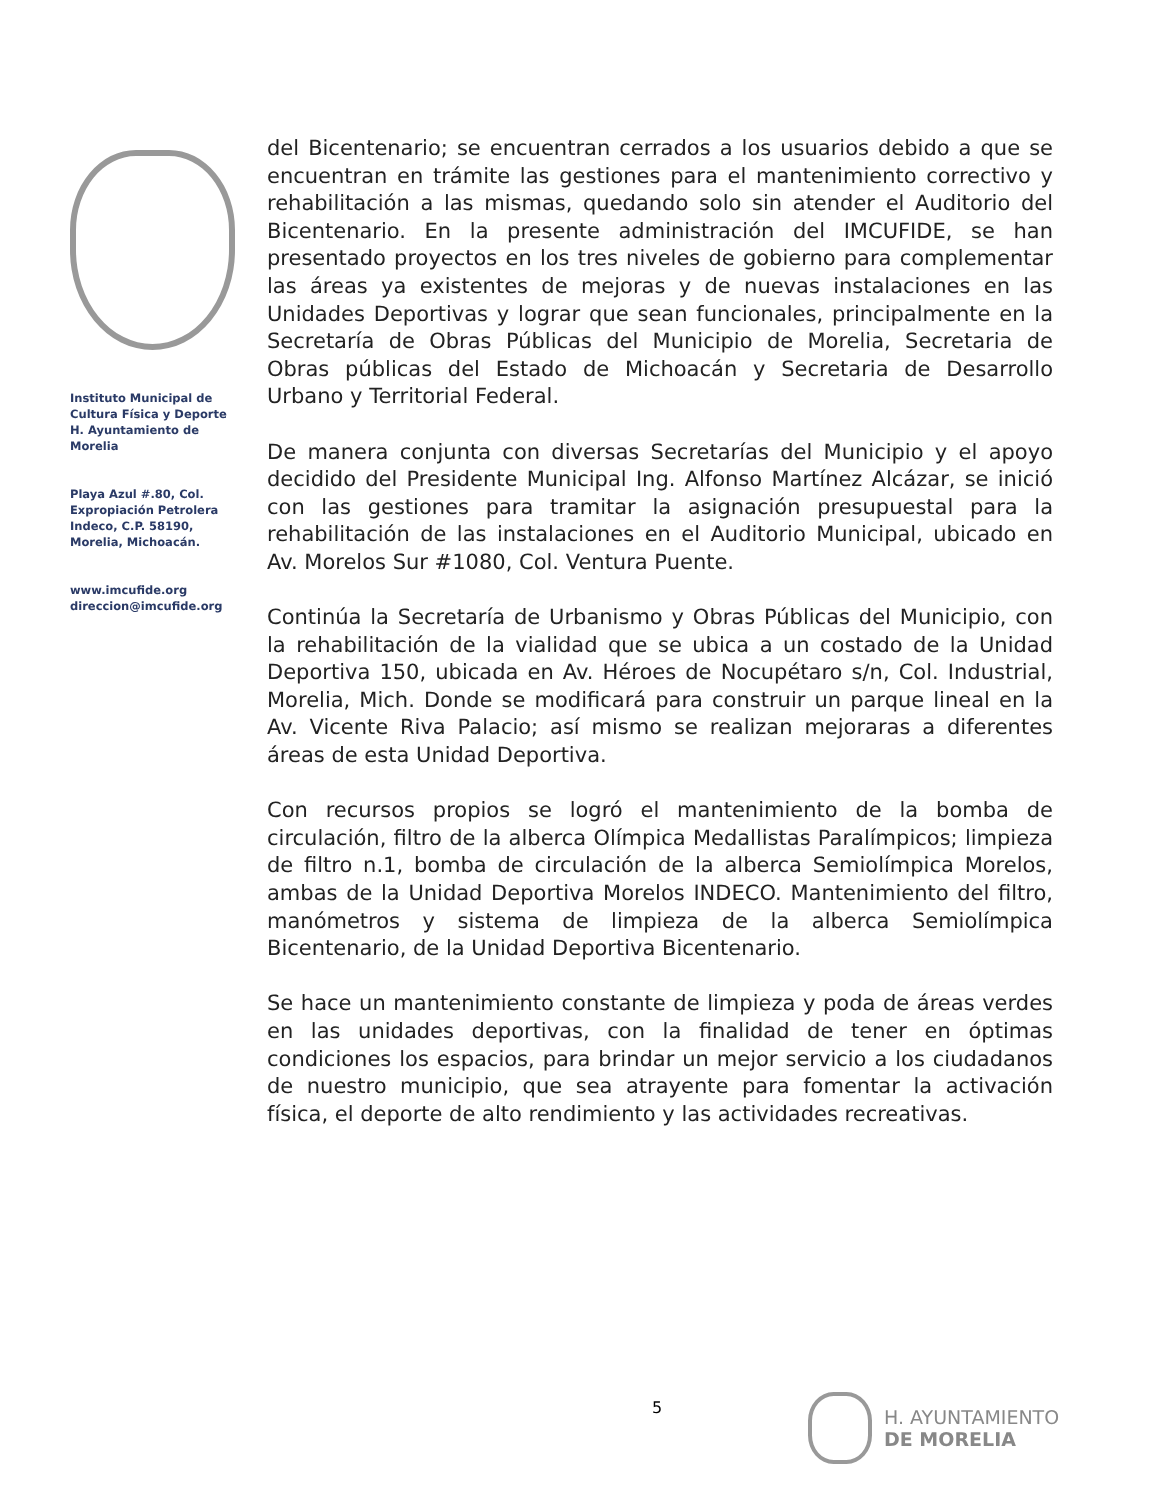Instituto Municipal de Cultura Física y Deporte H. Ayuntamiento de Morelia
Playa Azul #.80, Col. Expropiación Petrolera Indeco, C.P. 58190, Morelia, Michoacán.
www.imcufide.org
direccion@imcufide.org
del Bicentenario; se encuentran cerrados a los usuarios debido a que se encuentran en trámite las gestiones para el mantenimiento correctivo y rehabilitación a las mismas, quedando solo sin atender el Auditorio del Bicentenario. En la presente administración del IMCUFIDE, se han presentado proyectos en los tres niveles de gobierno para complementar las áreas ya existentes de mejoras y de nuevas instalaciones en las Unidades Deportivas y lograr que sean funcionales, principalmente en la Secretaría de Obras Públicas del Municipio de Morelia, Secretaria de Obras públicas del Estado de Michoacán y Secretaria de Desarrollo Urbano y Territorial Federal.
De manera conjunta con diversas Secretarías del Municipio y el apoyo decidido del Presidente Municipal Ing. Alfonso Martínez Alcázar, se inició con las gestiones para tramitar la asignación presupuestal para la rehabilitación de las instalaciones en el Auditorio Municipal, ubicado en Av. Morelos Sur #1080, Col. Ventura Puente.
Continúa la Secretaría de Urbanismo y Obras Públicas del Municipio, con la rehabilitación de la vialidad que se ubica a un costado de la Unidad Deportiva 150, ubicada en Av. Héroes de Nocupétaro s/n, Col. Industrial, Morelia, Mich. Donde se modificará para construir un parque lineal en la Av. Vicente Riva Palacio; así mismo se realizan mejoraras a diferentes áreas de esta Unidad Deportiva.
Con recursos propios se logró el mantenimiento de la bomba de circulación, filtro de la alberca Olímpica Medallistas Paralímpicos; limpieza de filtro n.1, bomba de circulación de la alberca Semiolímpica Morelos, ambas de la Unidad Deportiva Morelos INDECO. Mantenimiento del filtro, manómetros y sistema de limpieza de la alberca Semiolímpica Bicentenario, de la Unidad Deportiva Bicentenario.
Se hace un mantenimiento constante de limpieza y poda de áreas verdes en las unidades deportivas, con la finalidad de tener en óptimas condiciones los espacios, para brindar un mejor servicio a los ciudadanos de nuestro municipio, que sea atrayente para fomentar la activación física, el deporte de alto rendimiento y las actividades recreativas.
5
H. AYUNTAMIENTO
DE MORELIA